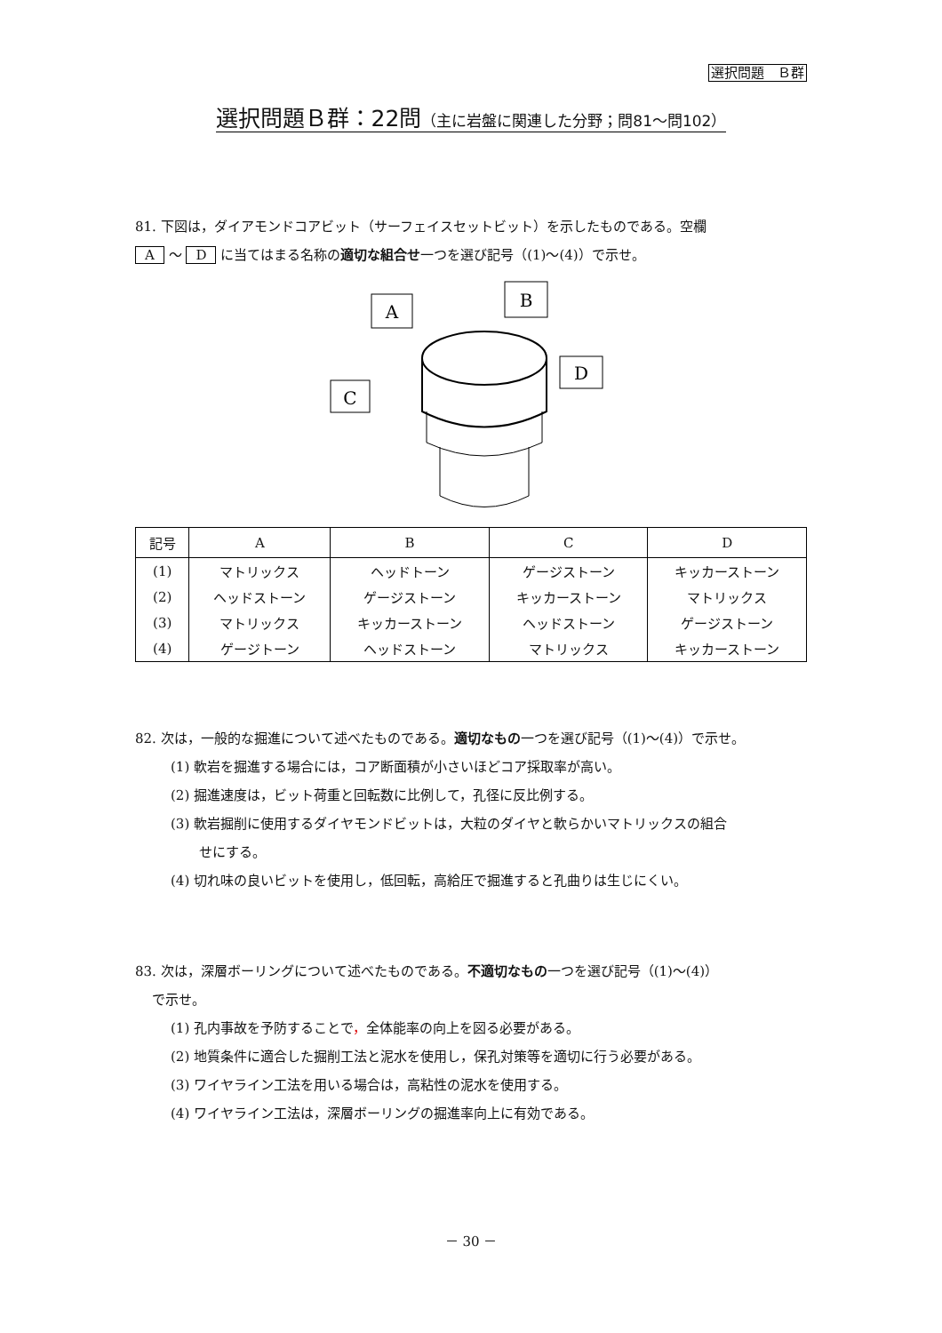選択問題　Ｂ群
選択問題Ｂ群：22問（主に岩盤に関連した分野；問81～問102）
81. 下図は，ダイアモンドコアビット（サーフェイスセットビット）を示したものである。空欄
A ～ D に当てはまる名称の適切な組合せ一つを選び記号（(1)～(4)）で示せ。
C
A
B
D
| 記号 | A | B | C | D |
| --- | --- | --- | --- | --- |
| (1) | マトリックス | ヘッドトーン | ゲージストーン | キッカーストーン |
| (2) | ヘッドストーン | ゲージストーン | キッカーストーン | マトリックス |
| (3) | マトリックス | キッカーストーン | ヘッドストーン | ゲージストーン |
| (4) | ゲージトーン | ヘッドストーン | マトリックス | キッカーストーン |
82. 次は，一般的な掘進について述べたものである。適切なもの一つを選び記号（(1)～(4)）で示せ。
(1) 軟岩を掘進する場合には，コア断面積が小さいほどコア採取率が高い。
(2) 掘進速度は，ビット荷重と回転数に比例して，孔径に反比例する。
(3) 軟岩掘削に使用するダイヤモンドビットは，大粒のダイヤと軟らかいマトリックスの組合
せにする。
(4) 切れ味の良いビットを使用し，低回転，高給圧で掘進すると孔曲りは生じにくい。
83. 次は，深層ボーリングについて述べたものである。不適切なもの一つを選び記号（(1)～(4)）
で示せ。
(1) 孔内事故を予防することで，全体能率の向上を図る必要がある。
(2) 地質条件に適合した掘削工法と泥水を使用し，保孔対策等を適切に行う必要がある。
(3) ワイヤライン工法を用いる場合は，高粘性の泥水を使用する。
(4) ワイヤライン工法は，深層ボーリングの掘進率向上に有効である。
－ 30 －